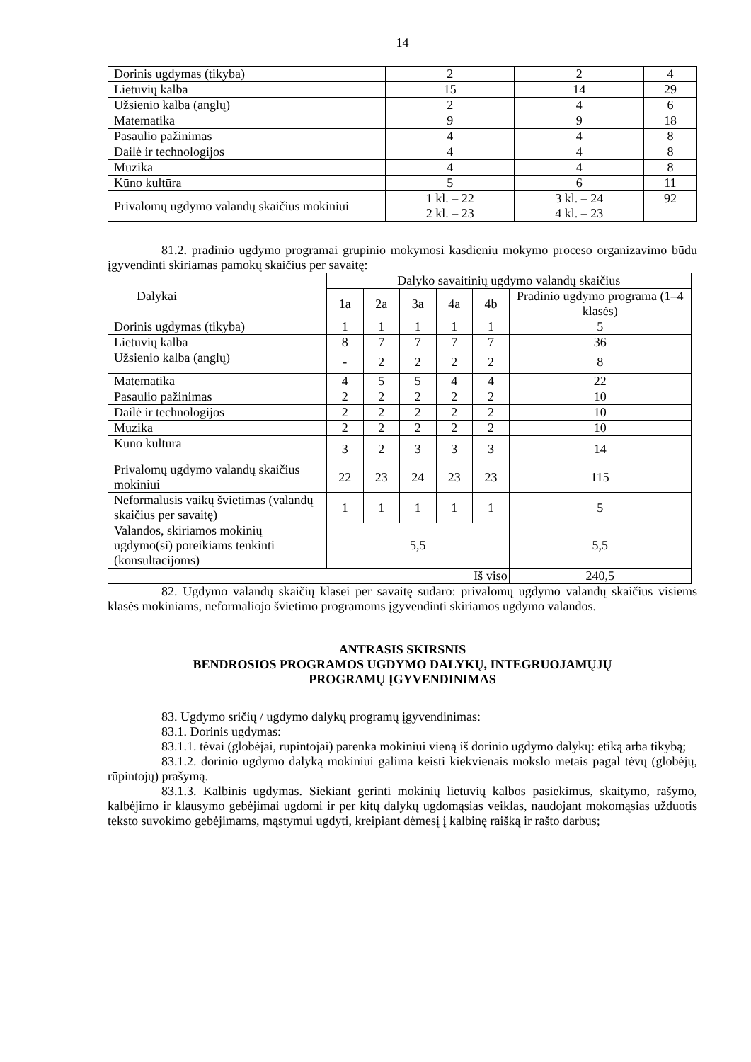14
| Dorinis ugdymas (tikyba) | 2 | 2 | 4 |
| Lietuvių kalba | 15 | 14 | 29 |
| Užsienio kalba (anglų) | 2 | 4 | 6 |
| Matematika | 9 | 9 | 18 |
| Pasaulio pažinimas | 4 | 4 | 8 |
| Dailė ir technologijos | 4 | 4 | 8 |
| Muzika | 4 | 4 | 8 |
| Kūno kultūra | 5 | 6 | 11 |
| Privalomų ugdymo valandų skaičius mokiniui | 1 kl. – 22 2 kl. – 23 | 3 kl. – 24 4 kl. – 23 | 92 |
81.2. pradinio ugdymo programai grupinio mokymosi kasdieniu mokymo proceso organizavimo būdu įgyvendinti skiriamas pamokų skaičius per savaitę:
| Dalykai | Dalyko savaitinių ugdymo valandų skaičius | | | | | |
| | 1a | 2a | 3a | 4a | 4b | Pradinio ugdymo programa (1–4 klasės) |
| Dorinis ugdymas (tikyba) | 1 | 1 | 1 | 1 | 1 | 5 |
| Lietuvių kalba | 8 | 7 | 7 | 7 | 7 | 36 |
| Užsienio kalba (anglų) | - | 2 | 2 | 2 | 2 | 8 |
| Matematika | 4 | 5 | 5 | 4 | 4 | 22 |
| Pasaulio pažinimas | 2 | 2 | 2 | 2 | 2 | 10 |
| Dailė ir technologijos | 2 | 2 | 2 | 2 | 2 | 10 |
| Muzika | 2 | 2 | 2 | 2 | 2 | 10 |
| Kūno kultūra | 3 | 2 | 3 | 3 | 3 | 14 |
| Privalomų ugdymo valandų skaičius mokiniui | 22 | 23 | 24 | 23 | 23 | 115 |
| Neformalusis vaikų švietimas (valandų skaičius per savaitę) | 1 | 1 | 1 | 1 | 1 | 5 |
| Valandos, skiriamos mokinių ugdymo(si) poreikiams tenkinti (konsultacijoms) | 5,5 | | | | | 5,5 |
| Iš viso | | | | | | 240,5 |
82. Ugdymo valandų skaičių klasei per savaitę sudaro: privalomų ugdymo valandų skaičius visiems klasės mokiniams, neformaliojo švietimo programoms įgyvendinti skiriamos ugdymo valandos.
ANTRASIS SKIRSNIS
BENDROSIOS PROGRAMOS UGDYMO DALYKŲ, INTEGRUOJAMŲJŲ
PROGRAMŲ ĮGYVENDINIMAS
83. Ugdymo sričių / ugdymo dalykų programų įgyvendinimas:
83.1. Dorinis ugdymas:
83.1.1. tėvai (globėjai, rūpintojai) parenka mokiniui vieną iš dorinio ugdymo dalykų: etiką arba tikybą;
83.1.2. dorinio ugdymo dalyką mokiniui galima keisti kiekvienais mokslo metais pagal tėvų (globėjų, rūpintojų) prašymą.
83.1.3. Kalbinis ugdymas. Siekiant gerinti mokinių lietuvių kalbos pasiekimus, skaitymo, rašymo, kalbėjimo ir klausymo gebėjimai ugdomi ir per kitų dalykų ugdomąsias veiklas, naudojant mokomąsias užduotis teksto suvokimo gebėjimams, mąstymui ugdyti, kreipiant dėmesį į kalbinę raišką ir rašto darbus;